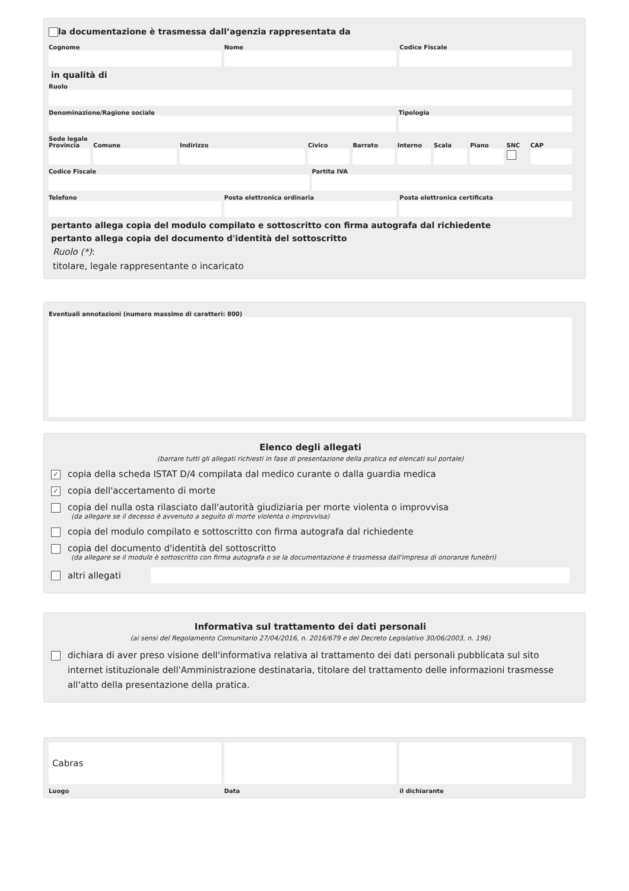la documentazione è trasmessa dall’agenzia rappresentata da
Cognome Nome Codice Fiscale
in qualità di
Ruolo
Denominazione/Ragione sociale Tipologia
Sede legale
Provincia Comune Indirizzo Civico Barrato Interno Scala Piano SNC CAP
Codice Fiscale Partita IVA
Telefono Posta elettronica ordinaria Posta elettronica certificata
pertanto allega copia del modulo compilato e sottoscritto con firma autografa dal richiedente
pertanto allega copia del documento d'identità del sottoscritto
Ruolo (*):
titolare, legale rappresentante o incaricato
Eventuali annotazioni (numero massimo di caratteri: 800)
Elenco degli allegati
(barrare tutti gli allegati richiesti in fase di presentazione della pratica ed elencati sul portale)
✓ copia della scheda ISTAT D/4 compilata dal medico curante o dalla guardia medica
✓ copia dell'accertamento di morte
copia del nulla osta rilasciato dall'autorità giudiziaria per morte violenta o improvvisa
(da allegare se il decesso è avvenuto a seguito di morte violenta o improvvisa)
copia del modulo compilato e sottoscritto con firma autografa dal richiedente
copia del documento d'identità del sottoscritto
(da allegare se il modulo è sottoscritto con firma autografa o se la documentazione è trasmessa dall'impresa di onoranze funebri)
altri allegati
Informativa sul trattamento dei dati personali
(ai sensi del Regolamento Comunitario 27/04/2016, n. 2016/679 e del Decreto Legislativo 30/06/2003, n. 196)
dichiara di aver preso visione dell'informativa relativa al trattamento dei dati personali pubblicata sul sito internet istituzionale dell'Amministrazione destinataria, titolare del trattamento delle informazioni trasmesse all'atto della presentazione della pratica.
Cabras
Luogo
Data il dichiarante